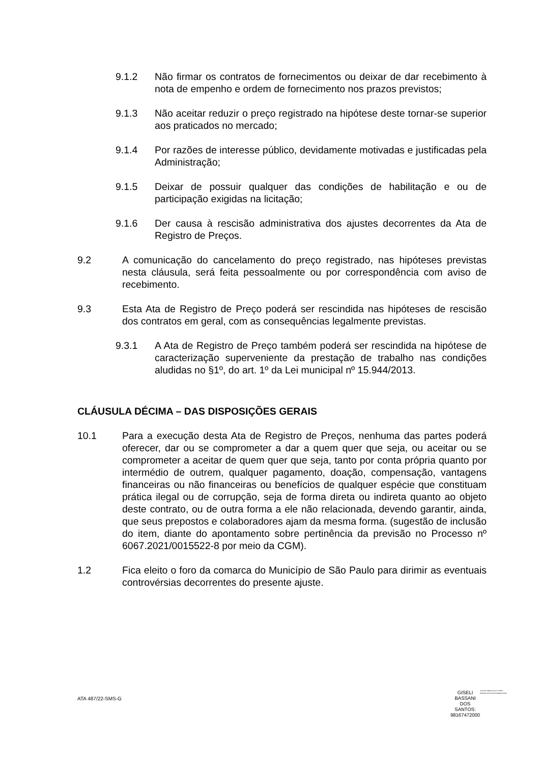9.1.2 Não firmar os contratos de fornecimentos ou deixar de dar recebimento à nota de empenho e ordem de fornecimento nos prazos previstos;
9.1.3 Não aceitar reduzir o preço registrado na hipótese deste tornar-se superior aos praticados no mercado;
9.1.4 Por razões de interesse público, devidamente motivadas e justificadas pela Administração;
9.1.5 Deixar de possuir qualquer das condições de habilitação e ou de participação exigidas na licitação;
9.1.6 Der causa à rescisão administrativa dos ajustes decorrentes da Ata de Registro de Preços.
9.2 A comunicação do cancelamento do preço registrado, nas hipóteses previstas nesta cláusula, será feita pessoalmente ou por correspondência com aviso de recebimento.
9.3 Esta Ata de Registro de Preço poderá ser rescindida nas hipóteses de rescisão dos contratos em geral, com as consequências legalmente previstas.
9.3.1 A Ata de Registro de Preço também poderá ser rescindida na hipótese de caracterização superveniente da prestação de trabalho nas condições aludidas no §1º, do art. 1º da Lei municipal nº 15.944/2013.
CLÁUSULA DÉCIMA – DAS DISPOSIÇÕES GERAIS
10.1 Para a execução desta Ata de Registro de Preços, nenhuma das partes poderá oferecer, dar ou se comprometer a dar a quem quer que seja, ou aceitar ou se comprometer a aceitar de quem quer que seja, tanto por conta própria quanto por intermédio de outrem, qualquer pagamento, doação, compensação, vantagens financeiras ou não financeiras ou benefícios de qualquer espécie que constituam prática ilegal ou de corrupção, seja de forma direta ou indireta quanto ao objeto deste contrato, ou de outra forma a ele não relacionada, devendo garantir, ainda, que seus prepostos e colaboradores ajam da mesma forma. (sugestão de inclusão do item, diante do apontamento sobre pertinência da previsão no Processo nº 6067.2021/0015522-8 por meio da CGM).
1.2 Fica eleito o foro da comarca do Município de São Paulo para dirimir as eventuais controvérsias decorrentes do presente ajuste.
ATA 487/22-SMS-G
GISELI
BASSANI
DOS
SANTOS:
98167472000
Assinado digitalmente por GISELI BASSANI DOS SANTOS:98167472000